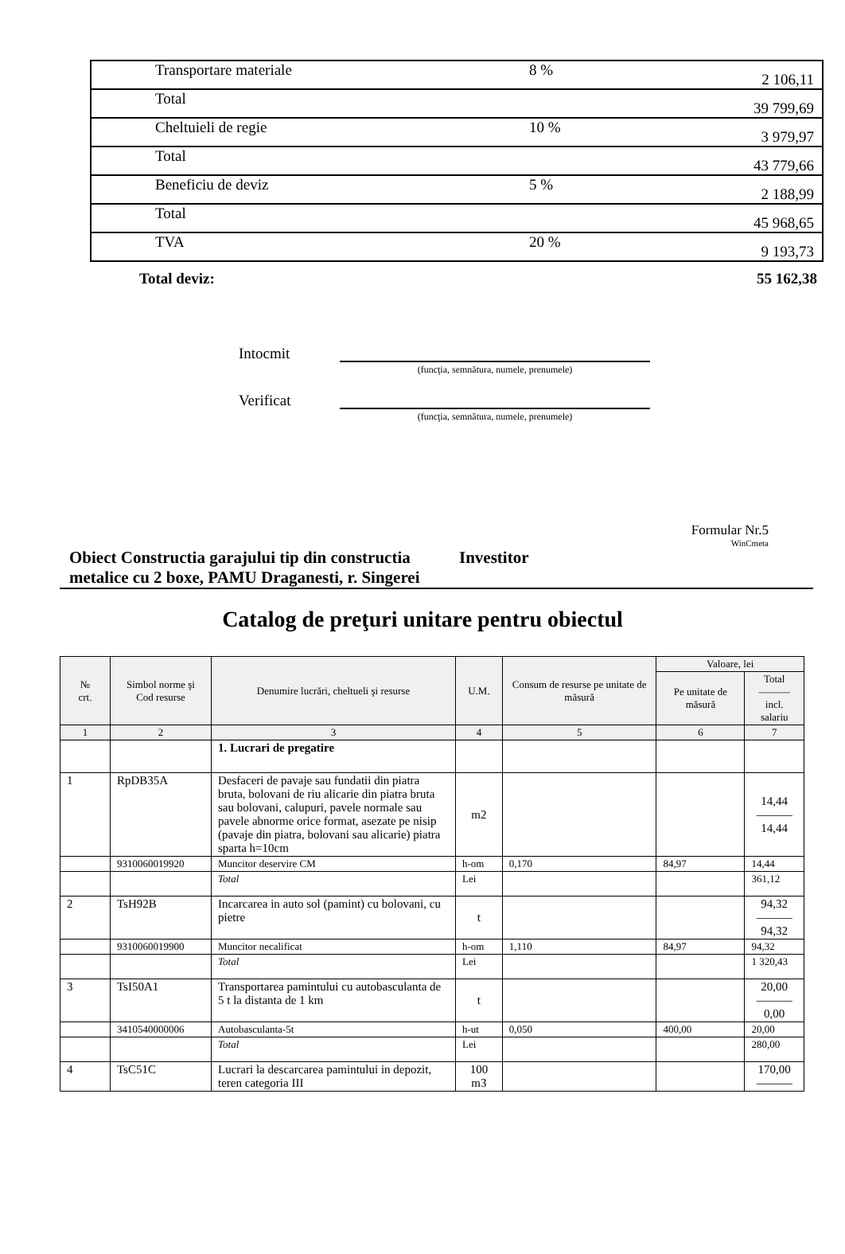| | Transportare materiale | 8 % | 2 106,11 |
| | Total | | 39 799,69 |
| | Cheltuieli de regie | 10 % | 3 979,97 |
| | Total | | 43 779,66 |
| | Beneficiu de deviz | 5 % | 2 188,99 |
| | Total | | 45 968,65 |
| | TVA | 20 % | 9 193,73 |
Total deviz: 55 162,38
Intocmit
(funcţia, semnătura, numele, prenumele)
Verificat
(funcţia, semnătura, numele, prenumele)
Formular Nr.5
WinCmeta
Obiect Constructia garajului tip din constructia metalice cu 2 boxe, PAMU Draganesti, r. Singerei
Investitor
Catalog de preţuri unitare pentru obiectul
| № crt. | Simbol norme şi Cod resurse | Denumire lucrări, cheltueli şi resurse | U.M. | Consum de resurse pe unitate de măsură | Valoare, lei | |
| --- | --- | --- | --- | --- | --- | --- |
| | | | | | Pe unitate de măsură | Total ——— incl. salariu |
| 1 | 2 | 3 | 4 | 5 | 6 | 7 |
| | | 1. Lucrari de pregatire | | | | |
| 1 | RpDB35A | Desfaceri de pavaje sau fundatii din piatra bruta, bolovani de riu alicarie din piatra bruta sau bolovani, calupuri, pavele normale sau pavele abnorme orice format, asezate pe nisip (pavaje din piatra, bolovani sau alicarie) piatra sparta h=10cm | m2 | | | 14,44 ——— 14,44 |
| | 9310060019920 | Muncitor deservire CM | h-om | 0,170 | 84,97 | 14,44 |
| | | Total | Lei | | | 361,12 |
| 2 | TsH92B | Incarcarea in auto sol (pamint) cu bolovani, cu pietre | t | | | 94,32 ——— 94,32 |
| | 9310060019900 | Muncitor necalificat | h-om | 1,110 | 84,97 | 94,32 |
| | | Total | Lei | | | 1 320,43 |
| 3 | TsI50A1 | Transportarea pamintului cu autobasculanta de 5 t la distanta de 1 km | t | | | 20,00 ——— 0,00 |
| | 3410540000006 | Autobasculanta-5t | h-ut | 0,050 | 400,00 | 20,00 |
| | | Total | Lei | | | 280,00 |
| 4 | TsC51C | Lucrari la descarcarea pamintului in depozit, teren categoria III | 100 m3 | | | 170,00 ——— |